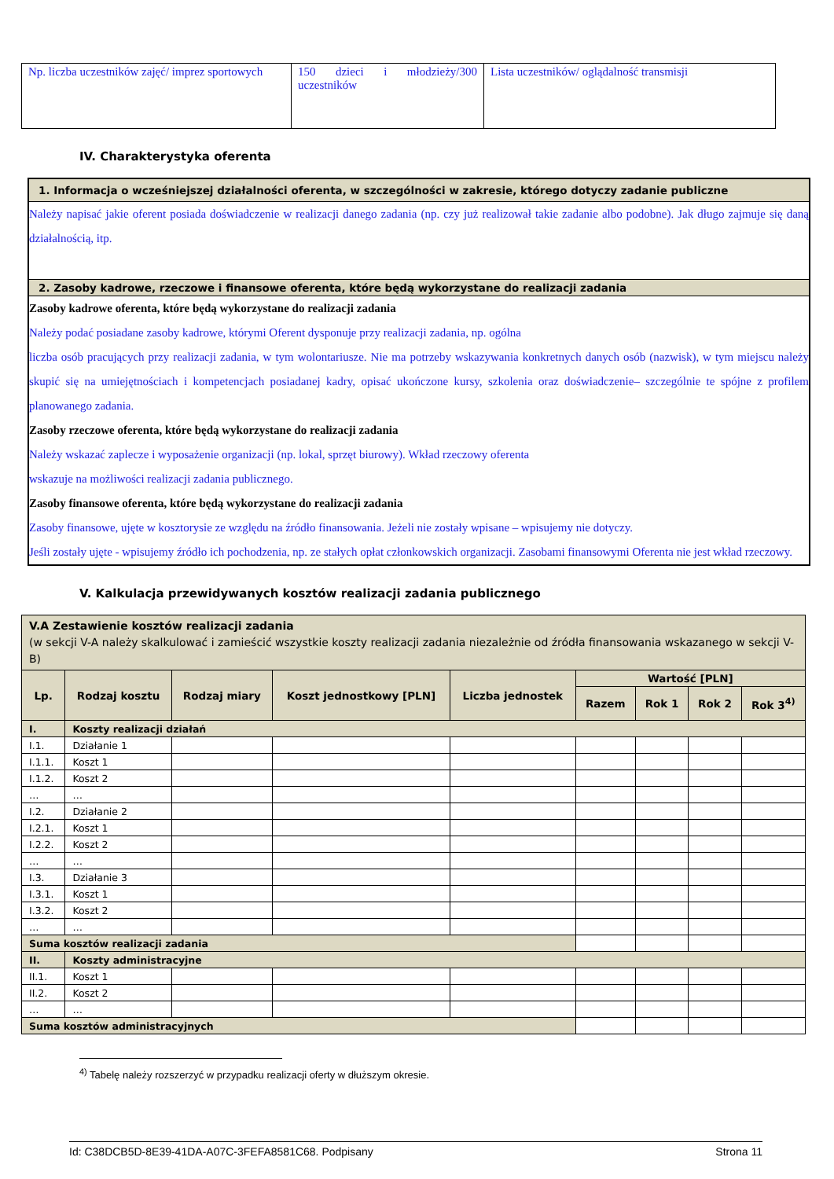| Np. liczba uczestników zajęć/ imprez sportowych | 150 dzieci i młodzieży/300 uczestników | Lista uczestników/ oglądalność transmisji |
IV. Charakterystyka oferenta
1. Informacja o wcześniejszej działalności oferenta, w szczególności w zakresie, którego dotyczy zadanie publiczne
Należy napisać jakie oferent posiada doświadczenie w realizacji danego zadania (np. czy już realizował takie zadanie albo podobne). Jak długo zajmuje się daną działalnością, itp.
2. Zasoby kadrowe, rzeczowe i finansowe oferenta, które będą wykorzystane do realizacji zadania
Zasoby kadrowe oferenta, które będą wykorzystane do realizacji zadania
Należy podać posiadane zasoby kadrowe, którymi Oferent dysponuje przy realizacji zadania, np. ogólna
liczba osób pracujących przy realizacji zadania, w tym wolontariusze. Nie ma potrzeby wskazywania konkretnych danych osób (nazwisk), w tym miejscu należy skupić się na umiejętnościach i kompetencjach posiadanej kadry, opisać ukończone kursy, szkolenia oraz doświadczenie– szczególnie te spójne z profilem planowanego zadania.
Zasoby rzeczowe oferenta, które będą wykorzystane do realizacji zadania
Należy wskazać zaplecze i wyposażenie organizacji (np. lokal, sprzęt biurowy). Wkład rzeczowy oferenta
wskazuje na możliwości realizacji zadania publicznego.
Zasoby finansowe oferenta, które będą wykorzystane do realizacji zadania
Zasoby finansowe, ujęte w kosztorysie ze względu na źródło finansowania. Jeżeli nie zostały wpisane – wpisujemy nie dotyczy.
Jeśli zostały ujęte - wpisujemy źródło ich pochodzenia, np. ze stałych opłat członkowskich organizacji. Zasobami finansowymi Oferenta nie jest wkład rzeczowy.
V. Kalkulacja przewidywanych kosztów realizacji zadania publicznego
| V.A Zestawienie kosztów realizacji zadania (w sekcji V-A należy skalkulować i zamieścić wszystkie koszty realizacji zadania niezależnie od źródła finansowania wskazanego w sekcji V-B) | | | | | | | | |
| Lp. | Rodzaj kosztu | Rodzaj miary | Koszt jednostkowy [PLN] | Liczba jednostek | Wartość [PLN] | | | |
| | | | | | Razem | Rok 1 | Rok 2 | Rok 3<sup>4)</sup> |
| I. | Koszty realizacji działań | | | | | | | |
| I.1. | Działanie 1 | | | | | | | |
| I.1.1. | Koszt 1 | | | | | | | |
| I.1.2. | Koszt 2 | | | | | | | |
| … | … | | | | | | | |
| I.2. | Działanie 2 | | | | | | | |
| I.2.1. | Koszt 1 | | | | | | | |
| I.2.2. | Koszt 2 | | | | | | | |
| … | … | | | | | | | |
| I.3. | Działanie 3 | | | | | | | |
| I.3.1. | Koszt 1 | | | | | | | |
| I.3.2. | Koszt 2 | | | | | | | |
| … | … | | | | | | | |
| Suma kosztów realizacji zadania | | | | | | | | |
| II. | Koszty administracyjne | | | | | | | |
| II.1. | Koszt 1 | | | | | | | |
| II.2. | Koszt 2 | | | | | | | |
| … | … | | | | | | | |
| Suma kosztów administracyjnych | | | | | | | | |
<sup>4)</sup> Tabelę należy rozszerzyć w przypadku realizacji oferty w dłuższym okresie.
Id: C38DCB5D-8E39-41DA-A07C-3FEFA8581C68. Podpisany Strona 11